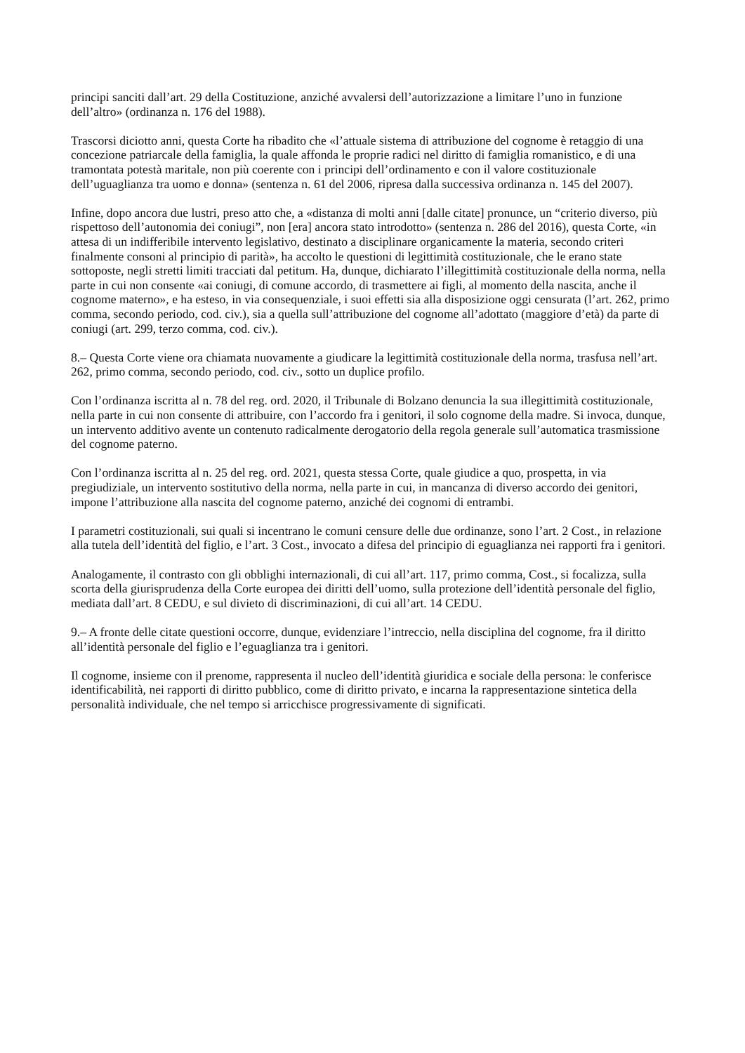principi sanciti dall’art. 29 della Costituzione, anziché avvalersi dell’autorizzazione a limitare l’uno in funzione dell’altro» (ordinanza n. 176 del 1988).
Trascorsi diciotto anni, questa Corte ha ribadito che «l’attuale sistema di attribuzione del cognome è retaggio di una concezione patriarcale della famiglia, la quale affonda le proprie radici nel diritto di famiglia romanistico, e di una tramontata potestà maritale, non più coerente con i principi dell’ordinamento e con il valore costituzionale dell’uguaglianza tra uomo e donna» (sentenza n. 61 del 2006, ripresa dalla successiva ordinanza n. 145 del 2007).
Infine, dopo ancora due lustri, preso atto che, a «distanza di molti anni [dalle citate] pronunce, un “criterio diverso, più rispettoso dell’autonomia dei coniugi”, non [era] ancora stato introdotto» (sentenza n. 286 del 2016), questa Corte, «in attesa di un indifferibile intervento legislativo, destinato a disciplinare organicamente la materia, secondo criteri finalmente consoni al principio di parità», ha accolto le questioni di legittimità costituzionale, che le erano state sottoposte, negli stretti limiti tracciati dal petitum. Ha, dunque, dichiarato l’illegittimità costituzionale della norma, nella parte in cui non consente «ai coniugi, di comune accordo, di trasmettere ai figli, al momento della nascita, anche il cognome materno», e ha esteso, in via consequenziale, i suoi effetti sia alla disposizione oggi censurata (l’art. 262, primo comma, secondo periodo, cod. civ.), sia a quella sull’attribuzione del cognome all’adottato (maggiore d’età) da parte di coniugi (art. 299, terzo comma, cod. civ.).
8.– Questa Corte viene ora chiamata nuovamente a giudicare la legittimità costituzionale della norma, trasfusa nell’art. 262, primo comma, secondo periodo, cod. civ., sotto un duplice profilo.
Con l’ordinanza iscritta al n. 78 del reg. ord. 2020, il Tribunale di Bolzano denuncia la sua illegittimità costituzionale, nella parte in cui non consente di attribuire, con l’accordo fra i genitori, il solo cognome della madre. Si invoca, dunque, un intervento additivo avente un contenuto radicalmente derogatorio della regola generale sull’automatica trasmissione del cognome paterno.
Con l’ordinanza iscritta al n. 25 del reg. ord. 2021, questa stessa Corte, quale giudice a quo, prospetta, in via pregiudiziale, un intervento sostitutivo della norma, nella parte in cui, in mancanza di diverso accordo dei genitori, impone l’attribuzione alla nascita del cognome paterno, anziché dei cognomi di entrambi.
I parametri costituzionali, sui quali si incentrano le comuni censure delle due ordinanze, sono l’art. 2 Cost., in relazione alla tutela dell’identità del figlio, e l’art. 3 Cost., invocato a difesa del principio di eguaglianza nei rapporti fra i genitori.
Analogamente, il contrasto con gli obblighi internazionali, di cui all’art. 117, primo comma, Cost., si focalizza, sulla scorta della giurisprudenza della Corte europea dei diritti dell’uomo, sulla protezione dell’identità personale del figlio, mediata dall’art. 8 CEDU, e sul divieto di discriminazioni, di cui all’art. 14 CEDU.
9.– A fronte delle citate questioni occorre, dunque, evidenziare l’intreccio, nella disciplina del cognome, fra il diritto all’identità personale del figlio e l’eguaglianza tra i genitori.
Il cognome, insieme con il prenome, rappresenta il nucleo dell’identità giuridica e sociale della persona: le conferisce identificabilità, nei rapporti di diritto pubblico, come di diritto privato, e incarna la rappresentazione sintetica della personalità individuale, che nel tempo si arricchisce progressivamente di significati.